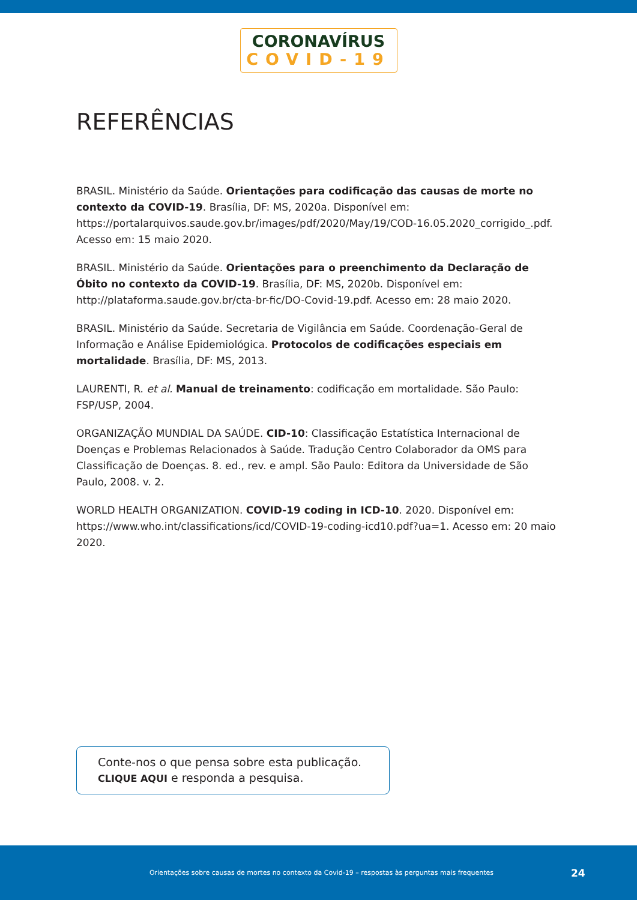CORONAVÍRUS
COVID-19
REFERÊNCIAS
BRASIL. Ministério da Saúde. Orientações para codificação das causas de morte no contexto da COVID-19. Brasília, DF: MS, 2020a. Disponível em: https://portalarquivos.saude.gov.br/images/pdf/2020/May/19/COD-16.05.2020_corrigido_.pdf. Acesso em: 15 maio 2020.
BRASIL. Ministério da Saúde. Orientações para o preenchimento da Declaração de Óbito no contexto da COVID-19. Brasília, DF: MS, 2020b. Disponível em: http://plataforma.saude.gov.br/cta-br-fic/DO-Covid-19.pdf. Acesso em: 28 maio 2020.
BRASIL. Ministério da Saúde. Secretaria de Vigilância em Saúde. Coordenação-Geral de Informação e Análise Epidemiológica. Protocolos de codificações especiais em mortalidade. Brasília, DF: MS, 2013.
LAURENTI, R. et al. Manual de treinamento: codificação em mortalidade. São Paulo: FSP/USP, 2004.
ORGANIZAÇÃO MUNDIAL DA SAÚDE. CID-10: Classificação Estatística Internacional de Doenças e Problemas Relacionados à Saúde. Tradução Centro Colaborador da OMS para Classificação de Doenças. 8. ed., rev. e ampl. São Paulo: Editora da Universidade de São Paulo, 2008. v. 2.
WORLD HEALTH ORGANIZATION. COVID-19 coding in ICD-10. 2020. Disponível em: https://www.who.int/classifications/icd/COVID-19-coding-icd10.pdf?ua=1. Acesso em: 20 maio 2020.
Conte-nos o que pensa sobre esta publicação.
CLIQUE AQUI e responda a pesquisa.
Orientações sobre causas de mortes no contexto da Covid-19 – respostas às perguntas mais frequentes
24